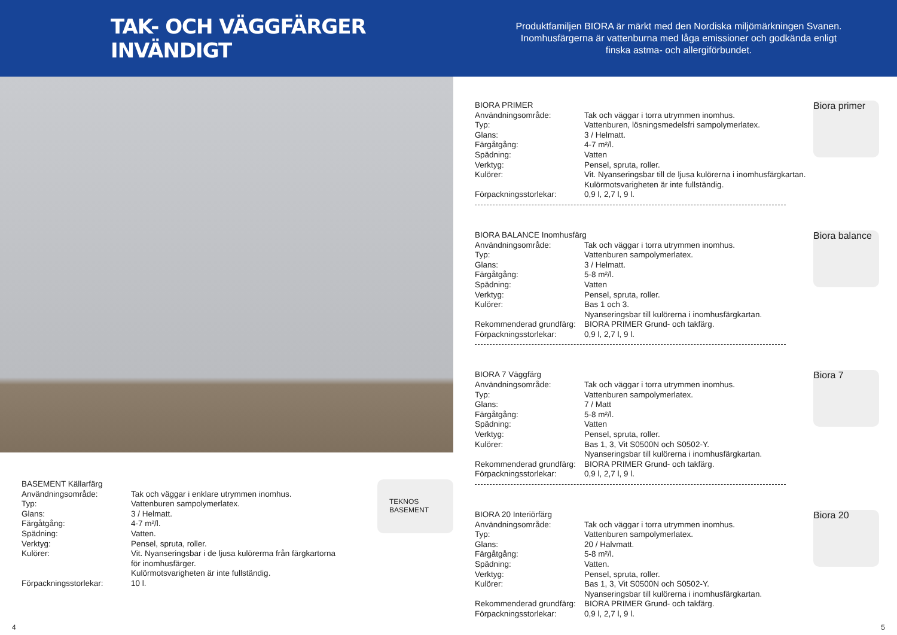TAK- OCH VÄGGFÄRGER INVÄNDIGT
Produktfamiljen BIORA är märkt med den Nordiska miljömärkningen Svanen. Inomhusfärgerna är vattenburna med låga emissioner och godkända enligt finska astma- och allergiförbundet.
| BASEMENT Källarfärg | |
| Användningsområde: | Tak och väggar i enklare utrymmen inomhus. |
| Typ: | Vattenburen sampolymerlatex. |
| Glans: | 3 / Helmatt. |
| Färgåtgång: | 4-7 m²/l. |
| Spädning: | Vatten. |
| Verktyg: | Pensel, spruta, roller. |
| Kulörer: | Vit. Nyanseringsbar i de ljusa kulörerma från färgkartorna för inomhusfärger. Kulörmotsvarigheten är inte fullständig. |
| Förpackningsstorlekar: | 10 l. |
TEKNOS
BASEMENT
| BIORA PRIMER | |
| Användningsområde: | Tak och väggar i torra utrymmen inomhus. |
| Typ: | Vattenburen, lösningsmedelsfri sampolymerlatex. |
| Glans: | 3 / Helmatt. |
| Färgåtgång: | 4-7 m²/l. |
| Spädning: | Vatten |
| Verktyg: | Pensel, spruta, roller. |
| Kulörer: | Vit. Nyanseringsbar till de ljusa kulörerna i inomhusfärgkartan. Kulörmotsvarigheten är inte fullständig. |
| Förpackningsstorlekar: | 0,9 l, 2,7 l, 9 l. |
Biora primer
| BIORA BALANCE Inomhusfärg | |
| Användningsområde: | Tak och väggar i torra utrymmen inomhus. |
| Typ: | Vattenburen sampolymerlatex. |
| Glans: | 3 / Helmatt. |
| Färgåtgång: | 5-8 m²/l. |
| Spädning: | Vatten |
| Verktyg: | Pensel, spruta, roller. |
| Kulörer: | Bas 1 och 3. Nyanseringsbar till kulörerna i inomhusfärgkartan. |
| Rekommenderad grundfärg: | BIORA PRIMER Grund- och takfärg. |
| Förpackningsstorlekar: | 0,9 l, 2,7 l, 9 l. |
Biora balance
| BIORA 7 Väggfärg | |
| Användningsområde: | Tak och väggar i torra utrymmen inomhus. |
| Typ: | Vattenburen sampolymerlatex. |
| Glans: | 7 / Matt |
| Färgåtgång: | 5-8 m²/l. |
| Spädning: | Vatten |
| Verktyg: | Pensel, spruta, roller. |
| Kulörer: | Bas 1, 3, Vit S0500N och S0502-Y. Nyanseringsbar till kulörerna i inomhusfärgkartan. |
| Rekommenderad grundfärg: | BIORA PRIMER Grund- och takfärg. |
| Förpackningsstorlekar: | 0,9 l, 2,7 l, 9 l. |
Biora 7
| BIORA 20 Interiörfärg | |
| Användningsområde: | Tak och väggar i torra utrymmen inomhus. |
| Typ: | Vattenburen sampolymerlatex. |
| Glans: | 20 / Halvmatt. |
| Färgåtgång: | 5-8 m²/l. |
| Spädning: | Vatten. |
| Verktyg: | Pensel, spruta, roller. |
| Kulörer: | Bas 1, 3, Vit S0500N och S0502-Y. Nyanseringsbar till kulörerna i inomhusfärgkartan. |
| Rekommenderad grundfärg: | BIORA PRIMER Grund- och takfärg. |
| Förpackningsstorlekar: | 0,9 l, 2,7 l, 9 l. |
Biora 20
4 5